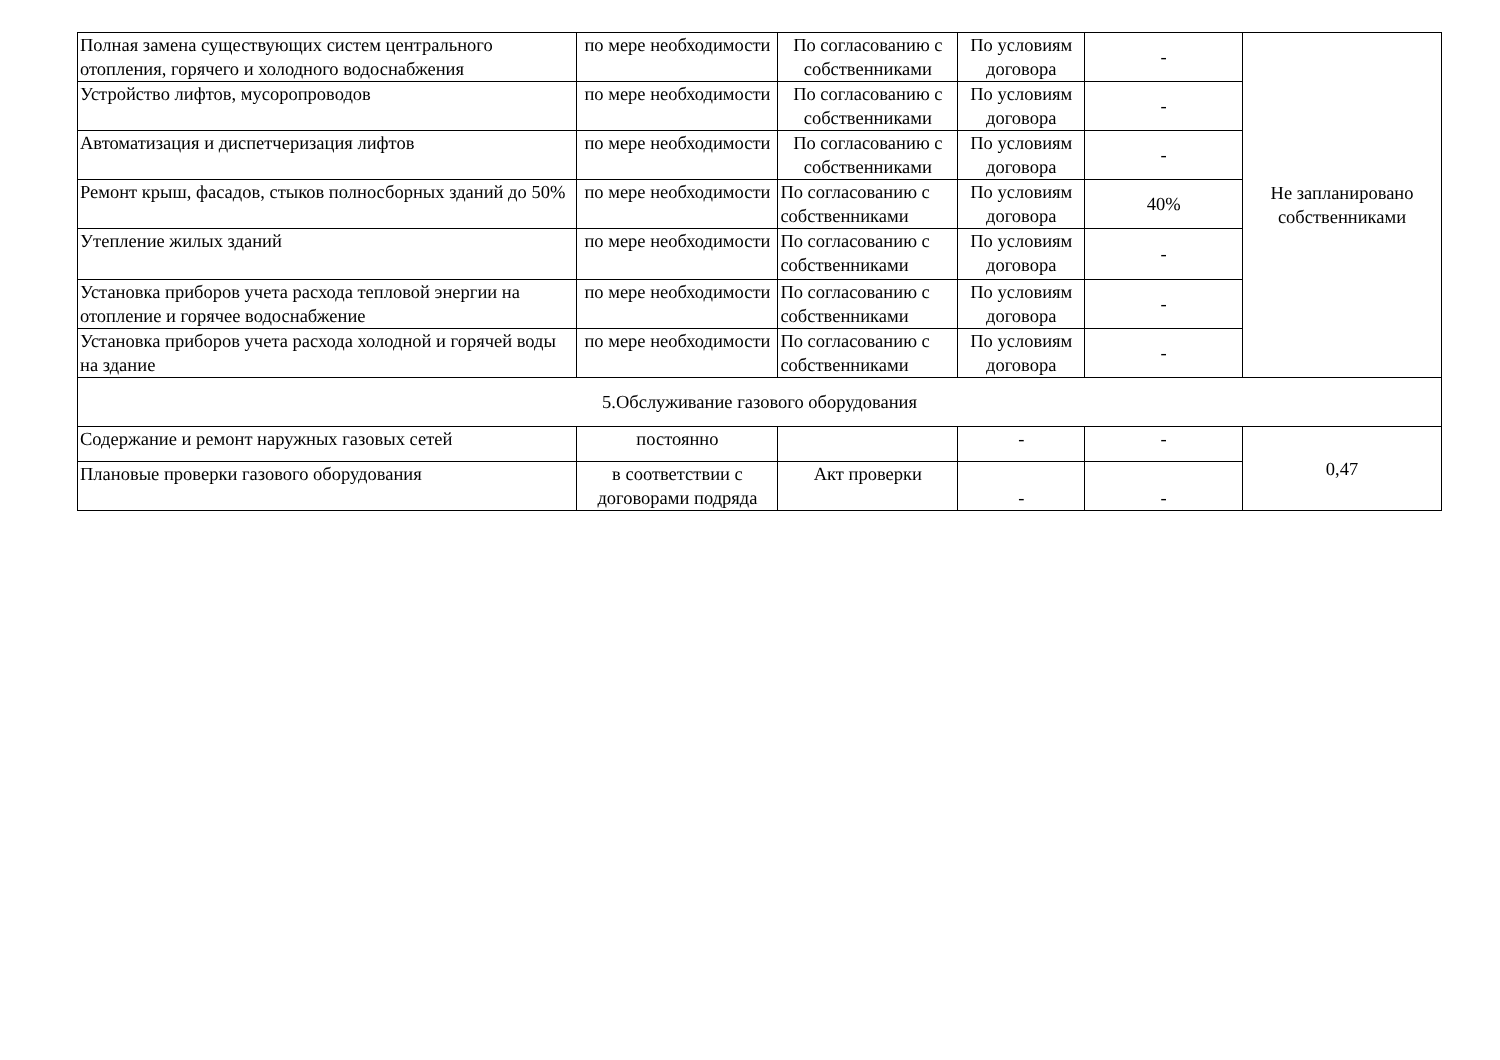| Полная замена существующих систем центрального отопления, горячего и холодного водоснабжения | по мере необходимости | По согласованию с собственниками | По условиям договора | - | Не запланировано собственниками |
| Устройство лифтов, мусоропроводов | по мере необходимости | По согласованию с собственниками | По условиям договора | - | |
| Автоматизация и диспетчеризация лифтов | по мере необходимости | По согласованию с собственниками | По условиям договора | - | |
| Ремонт крыш, фасадов, стыков полносборных зданий до 50% | по мере необходимости | По согласованию с собственниками | По условиям договора | 40% | |
| Утепление жилых зданий | по мере необходимости | По согласованию с собственниками | По условиям договора | - | |
| Установка приборов учета расхода тепловой энергии на отопление и горячее водоснабжение | по мере необходимости | По согласованию с собственниками | По условиям договора | - | |
| Установка приборов учета расхода холодной и горячей воды на здание | по мере необходимости | По согласованию с собственниками | По условиям договора | - | |
| 5.Обслуживание газового оборудования | | | | | |
| Содержание и ремонт наружных газовых сетей | постоянно | | - | - | 0,47 |
| Плановые проверки газового оборудования | в соответствии с договорами подряда | Акт проверки | - | - | |